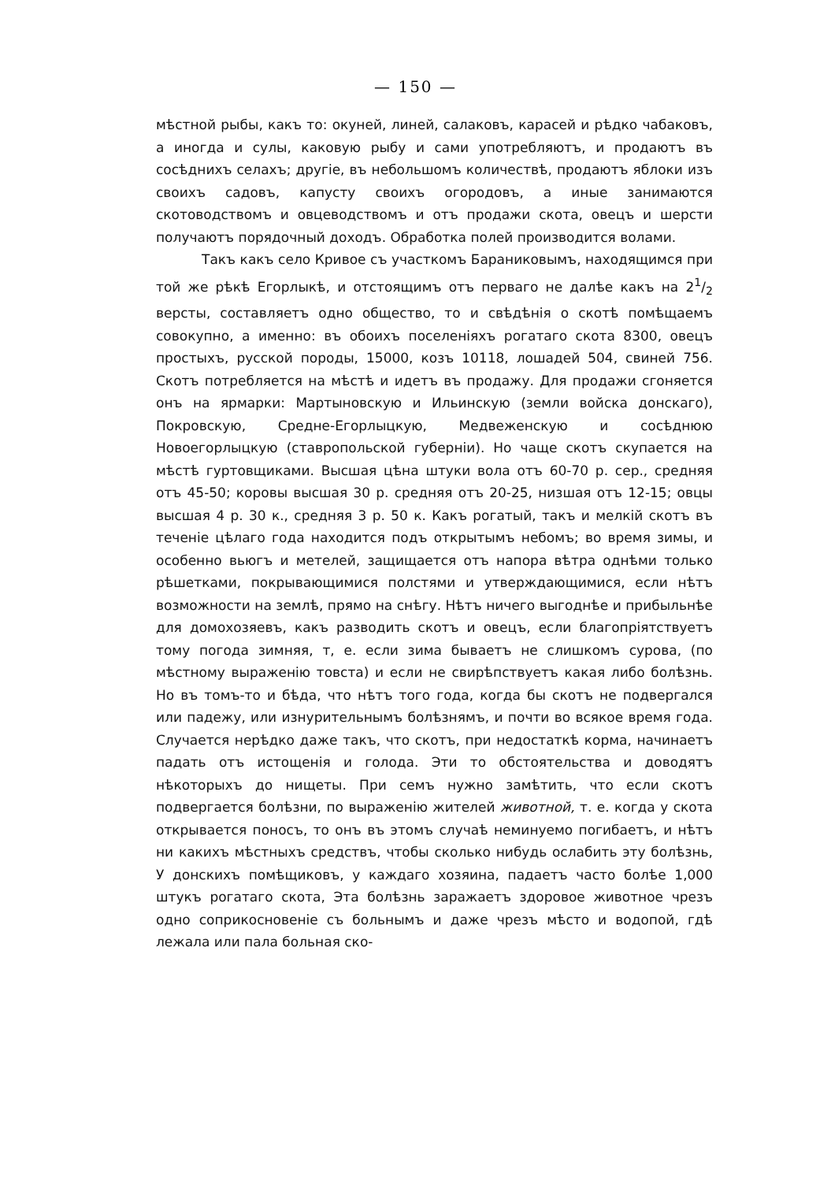— 150 —
мѣстной рыбы, какъ то: окуней, линей, салаковъ, карасей и рѣдко чабаковъ, а иногда и сулы, каковую рыбу и сами употребляютъ, и продаютъ въ сосѣднихъ селахъ; другіе, въ небольшомъ количествѣ, продаютъ яблоки изъ своихъ садовъ, капусту своихъ огородовъ, а иные занимаются скотоводствомъ и овцеводствомъ и отъ продажи скота, овецъ и шерсти получаютъ порядочный доходъ. Обработка полей производится волами.
Такъ какъ село Кривое съ участкомъ Бараниковымъ, находящимся при той же рѣкѣ Егорлыкѣ, и отстоящимъ отъ перваго не далѣе какъ на 21/2 версты, составляетъ одно общество, то и свѣдѣнія о скотѣ помѣщаемъ совокупно, а именно: въ обоихъ поселеніяхъ рогатаго скота 8300, овецъ простыхъ, русской породы, 15000, козъ 10118, лошадей 504, свиней 756. Скотъ потребляется на мѣстѣ и идетъ въ продажу. Для продажи сгоняется онъ на ярмарки: Мартыновскую и Ильинскую (земли войска донскаго), Покровскую, Средне-Егорлыцкую, Медвеженскую и сосѣднюю Новоегорлыцкую (ставропольской губерніи). Но чаще скотъ скупается на мѣстѣ гуртовщиками. Высшая цѣна штуки вола отъ 60-70 р. сер., средняя отъ 45-50; коровы высшая 30 р. средняя отъ 20-25, низшая отъ 12-15; овцы высшая 4 р. 30 к., средняя 3 р. 50 к. Какъ рогатый, такъ и мелкій скотъ въ теченіе цѣлаго года находится подъ открытымъ небомъ; во время зимы, и особенно вьюгъ и метелей, защищается отъ напора вѣтра однѣми только рѣшетками, покрывающимися полстями и утверждающимися, если нѣтъ возможности на землѣ, прямо на снѣгу. Нѣтъ ничего выгоднѣе и прибыльнѣе для домохозяевъ, какъ разводить скотъ и овецъ, если благопріятствуетъ тому погода зимняя, т, е. если зима бываетъ не слишкомъ сурова, (по мѣстному выраженію товста) и если не свирѣпствуетъ какая либо болѣзнь. Но въ томъ-то и бѣда, что нѣтъ того года, когда бы скотъ не подвергался или падежу, или изнурительнымъ болѣзнямъ, и почти во всякое время года. Случается нерѣдко даже такъ, что скотъ, при недостаткѣ корма, начинаетъ падать отъ истощенія и голода. Эти то обстоятельства и доводятъ нѣкоторыхъ до нищеты. При семъ нужно замѣтить, что если скотъ подвергается болѣзни, по выраженію жителей животной, т. е. когда у скота открывается поносъ, то онъ въ этомъ случаѣ неминуемо погибаетъ, и нѣтъ ни какихъ мѣстныхъ средствъ, чтобы сколько нибудь ослабить эту болѣзнь, У донскихъ помѣщиковъ, у каждаго хозяина, падаетъ часто болѣе 1,000 штукъ рогатаго скота, Эта болѣзнь заражаетъ здоровое животное чрезъ одно соприкосновеніе съ больнымъ и даже чрезъ мѣсто и водопой, гдѣ лежала или пала больная ско-